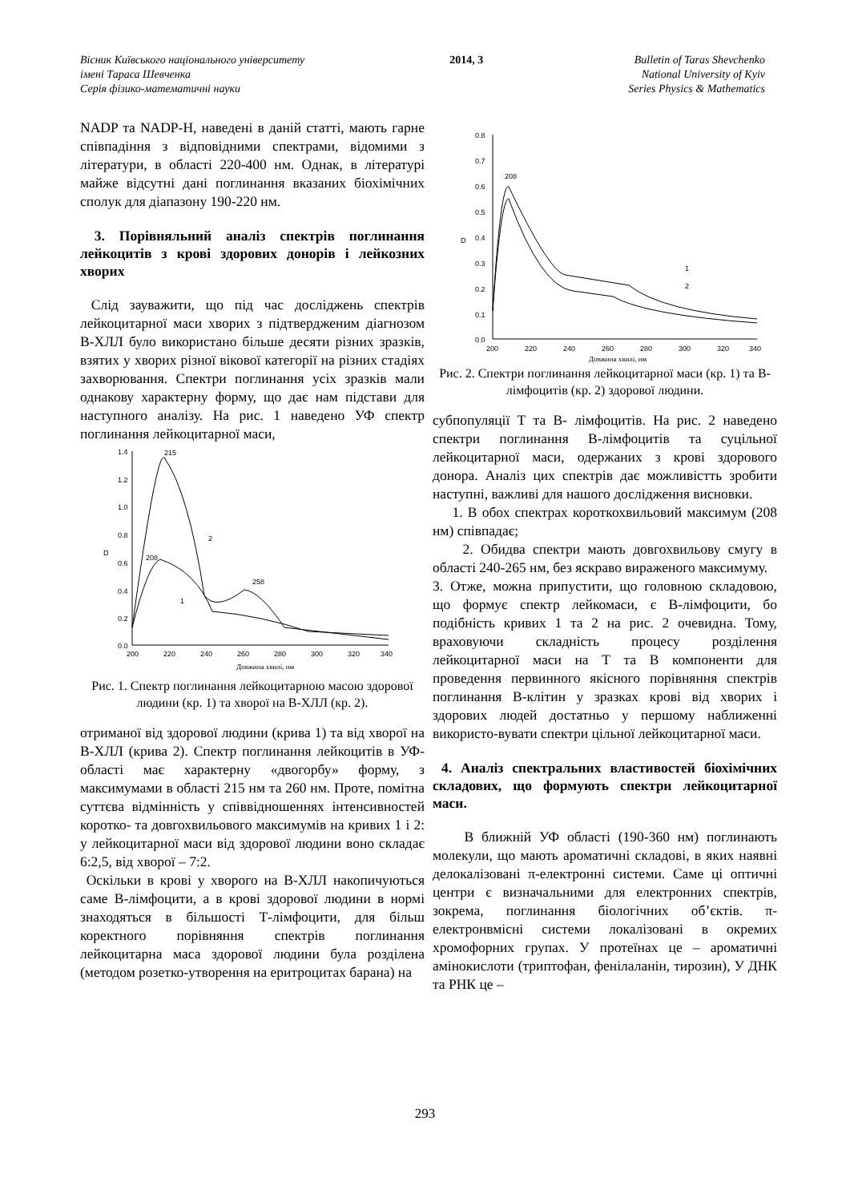Вісник Київського національного університету
імені Тараса Шевченка
Серія фізико-математичні науки
2014, 3 Bulletin of Taras Shevchenko
National University of Kyiv
Series Physics & Mathematics
NADP та NADP-H, наведені в даній статті, мають гарне співпадіння з відповідними спектрами, відомими з літератури, в області 220-400 нм. Однак, в літературі майже відсутні дані поглинання вказаних біохімічних сполук для діапазону 190-220 нм.
3. Порівняльний аналіз спектрів поглинання лейкоцитів з крові здорових донорів і лейкозних хворих
Слід зауважити, що під час досліджень спектрів лейкоцитарної маси хворих з підтвердженим діагнозом В-ХЛЛ було використано більше десяти різних зразків, взятих у хворих різної вікової категорії на різних стадіях захворювання. Спектри поглинання усіх зразків мали однакову характерну форму, що дає нам підстави для наступного аналізу. На рис. 1 наведено УФ спектр поглинання лейкоцитарної маси,
1.4
1.2
1.0
0.8
0.6
0.4
0.2
0.0
200
220
240
260
280
300
320
340
D
Довжина хвилі, нм
215
208
258
2
1
Рис. 1. Спектр поглинання лейкоцитарною масою здорової людини (кр. 1) та хворої на В-ХЛЛ (кр. 2).
отриманої від здорової людини (крива 1) та від хворої на В-ХЛЛ (крива 2). Спектр поглинання лейкоцитів в УФ-області має характерну «двогорбу» форму, з максимумами в області 215 нм та 260 нм. Проте, помітна суттєва відмінність у співвідношеннях інтенсивностей коротко- та довгохвильового максимумів на кривих 1 і 2: у лейкоцитарної маси від здорової людини воно складає 6:2,5, від хворої – 7:2.
Оскільки в крові у хворого на В-ХЛЛ накопичуються саме В-лімфоцити, а в крові здорової людини в нормі знаходяться в більшості Т-лімфоцити, для більш коректного порівняння спектрів поглинання лейкоцитарна маса здорової людини була розділена (методом розетко-утворення на еритроцитах барана) на
0.8
0.7
0.6
0.5
0.4
0.3
0.2
0.1
0.0
200
220
240
260
280
300
320
340
D
Довжина хвилі, нм
208
1
2
Рис. 2. Спектри поглинання лейкоцитарної маси (кр. 1) та В-лімфоцитів (кр. 2) здорової людини.
субпопуляції Т та В- лімфоцитів. На рис. 2 наведено спектри поглинання В-лімфоцитів та суцільної лейкоцитарної маси, одержаних з крові здорового донора. Аналіз цих спектрів дає можливістть зробити наступні, важливі для нашого дослідження висновки.
1. В обох спектрах короткохвильовий максимум (208 нм) співпадає;
2. Обидва спектри мають довгохвильову смугу в області 240-265 нм, без яскраво вираженого максимуму.
3. Отже, можна припустити, що головною складовою, що формує спектр лейкомаси, є В-лімфоцити, бо подібність кривих 1 та 2 на рис. 2 очевидна. Тому, враховуючи складність процесу розділення лейкоцитарної маси на Т та В компоненти для проведення первинного якісного порівняння спектрів поглинання В-клітин у зразках крові від хворих і здорових людей достатньо у першому наближенні використо-вувати спектри цільної лейкоцитарної маси.
4. Аналіз спектральних властивостей біохімічних складових, що формують спектри лейкоцитарної маси.
В ближній УФ області (190-360 нм) поглинають молекули, що мають ароматичні складові, в яких наявні делокалізовані π-електронні системи. Саме ці оптичні центри є визначальними для електронних спектрів, зокрема, поглинання біологічних об’єктів. π-електронвмісні системи локалізовані в окремих хромофорних групах. У протеїнах це – ароматичні амінокислоти (триптофан, фенілаланін, тирозин), У ДНК та РНК це –
293